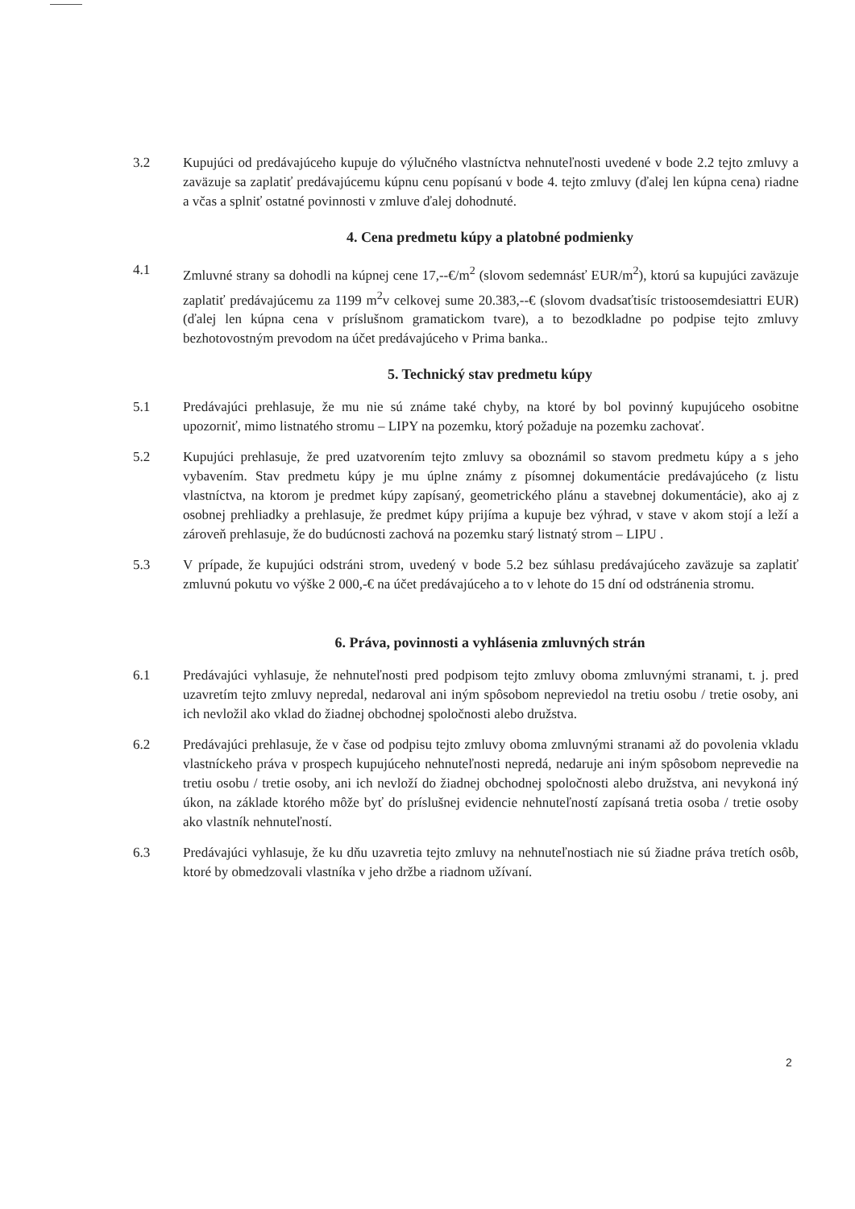3.2 Kupujúci od predávajúceho kupuje do výlučného vlastníctva nehnuteľnosti uvedené v bode 2.2 tejto zmluvy a zaväzuje sa zaplatiť predávajúcemu kúpnu cenu popísanú v bode 4. tejto zmluvy (ďalej len kúpna cena) riadne a včas a splniť ostatné povinnosti v zmluve ďalej dohodnuté.
4. Cena predmetu kúpy a platobné podmienky
4.1 Zmluvné strany sa dohodli na kúpnej cene 17,--€/m<sup>2</sup> (slovom sedemnásť EUR/m<sup>2</sup>), ktorú sa kupujúci zaväzuje zaplatiť predávajúcemu za 1199 m<sup>2</sup>v celkovej sume 20.383,--€ (slovom dvadsaťtisíc tristoosemdesiattri EUR) (ďalej len kúpna cena v príslušnom gramatickom tvare), a to bezodkladne po podpise tejto zmluvy bezhotovostným prevodom na účet predávajúceho v Prima banka..
5. Technický stav predmetu kúpy
5.1 Predávajúci prehlasuje, že mu nie sú známe také chyby, na ktoré by bol povinný kupujúceho osobitne upozorniť, mimo listnatého stromu – LIPY na pozemku, ktorý požaduje na pozemku zachovať.
5.2 Kupujúci prehlasuje, že pred uzatvorením tejto zmluvy sa oboznámil so stavom predmetu kúpy a s jeho vybavením. Stav predmetu kúpy je mu úplne známy z písomnej dokumentácie predávajúceho (z listu vlastníctva, na ktorom je predmet kúpy zapísaný, geometrického plánu a stavebnej dokumentácie), ako aj z osobnej prehliadky a prehlasuje, že predmet kúpy prijíma a kupuje bez výhrad, v stave v akom stojí a leží a zároveň prehlasuje, že do budúcnosti zachová na pozemku starý listnatý strom – LIPU .
5.3 V prípade, že kupujúci odstráni strom, uvedený v bode 5.2 bez súhlasu predávajúceho zaväzuje sa zaplatiť zmluvnú pokutu vo výške 2 000,-€ na účet predávajúceho a to v lehote do 15 dní od odstránenia stromu.
6. Práva, povinnosti a vyhlásenia zmluvných strán
6.1 Predávajúci vyhlasuje, že nehnuteľnosti pred podpisom tejto zmluvy oboma zmluvnými stranami, t. j. pred uzavretím tejto zmluvy nepredal, nedaroval ani iným spôsobom nepreviedol na tretiu osobu / tretie osoby, ani ich nevložil ako vklad do žiadnej obchodnej spoločnosti alebo družstva.
6.2 Predávajúci prehlasuje, že v čase od podpisu tejto zmluvy oboma zmluvnými stranami až do povolenia vkladu vlastníckeho práva v prospech kupujúceho nehnuteľnosti nepredá, nedaruje ani iným spôsobom neprevedie na tretiu osobu / tretie osoby, ani ich nevloží do žiadnej obchodnej spoločnosti alebo družstva, ani nevykoná iný úkon, na základe ktorého môže byť do príslušnej evidencie nehnuteľností zapísaná tretia osoba / tretie osoby ako vlastník nehnuteľností.
6.3 Predávajúci vyhlasuje, že ku dňu uzavretia tejto zmluvy na nehnuteľnostiach nie sú žiadne práva tretích osôb, ktoré by obmedzovali vlastníka v jeho držbe a riadnom užívaní.
2